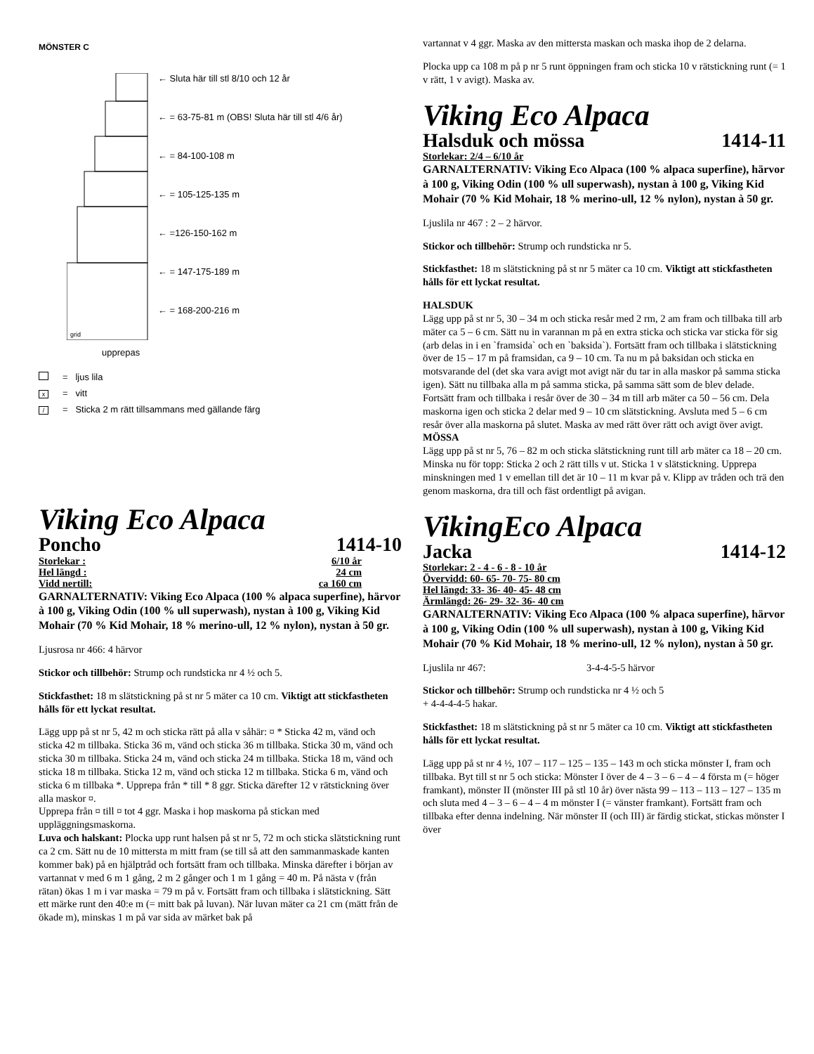MÖNSTER C
grid
← Sluta här till stl 8/10 och 12 år
← = 63-75-81 m (OBS! Sluta här till stl 4/6 år)
← = 84-100-108 m
← = 105-125-135 m
← =126-150-162 m
← = 147-175-189 m
← = 168-200-216 m
upprepas
= ljus lila
x = vitt
/ = Sticka 2 m rätt tillsammans med gällande färg
Viking Eco Alpaca
Poncho 1414-10
Storlekar : 6/10 år
Hel längd : 24 cm
Vidd nertill: ca 160 cm
GARNALTERNATIV: Viking Eco Alpaca (100 % alpaca superfine), härvor à 100 g, Viking Odin (100 % ull superwash), nystan à 100 g, Viking Kid Mohair (70 % Kid Mohair, 18 % merino-ull, 12 % nylon), nystan à 50 gr.
Ljusrosa nr 466: 4 härvor
Stickor och tillbehör: Strump och rundsticka nr 4 ½ och 5.
Stickfasthet: 18 m slätstickning på st nr 5 mäter ca 10 cm. Viktigt att stickfastheten hålls för ett lyckat resultat.
Lägg upp på st nr 5, 42 m och sticka rätt på alla v såhär: ¤ * Sticka 42 m, vänd och sticka 42 m tillbaka. Sticka 36 m, vänd och sticka 36 m tillbaka. Sticka 30 m, vänd och sticka 30 m tillbaka. Sticka 24 m, vänd och sticka 24 m tillbaka. Sticka 18 m, vänd och sticka 18 m tillbaka. Sticka 12 m, vänd och sticka 12 m tillbaka. Sticka 6 m, vänd och sticka 6 m tillbaka *. Upprepa från * till * 8 ggr. Sticka därefter 12 v rätstickning över alla maskor ¤.
Upprepa från ¤ till ¤ tot 4 ggr. Maska i hop maskorna på stickan med uppläggningsmaskorna.
Luva och halskant: Plocka upp runt halsen på st nr 5, 72 m och sticka slätstickning runt ca 2 cm. Sätt nu de 10 mittersta m mitt fram (se till så att den sammanmaskade kanten kommer bak) på en hjälptråd och fortsätt fram och tillbaka. Minska därefter i början av vartannat v med 6 m 1 gång, 2 m 2 gånger och 1 m 1 gång = 40 m. På nästa v (från rätan) ökas 1 m i var maska = 79 m på v. Fortsätt fram och tillbaka i slätstickning. Sätt ett märke runt den 40:e m (= mitt bak på luvan). När luvan mäter ca 21 cm (mätt från de ökade m), minskas 1 m på var sida av märket bak på
vartannat v 4 ggr. Maska av den mittersta maskan och maska ihop de 2 delarna.
Plocka upp ca 108 m på p nr 5 runt öppningen fram och sticka 10 v rätstickning runt (= 1 v rätt, 1 v avigt). Maska av.
Viking Eco Alpaca
Halsduk och mössa 1414-11
Storlekar: 2/4 – 6/10 år
GARNALTERNATIV: Viking Eco Alpaca (100 % alpaca superfine), härvor à 100 g, Viking Odin (100 % ull superwash), nystan à 100 g, Viking Kid Mohair (70 % Kid Mohair, 18 % merino-ull, 12 % nylon), nystan à 50 gr.
Ljuslila nr 467 : 2 – 2 härvor.
Stickor och tillbehör: Strump och rundsticka nr 5.
Stickfasthet: 18 m slätstickning på st nr 5 mäter ca 10 cm. Viktigt att stickfastheten hålls för ett lyckat resultat.
HALSDUK
Lägg upp på st nr 5, 30 – 34 m och sticka resår med 2 rm, 2 am fram och tillbaka till arb mäter ca 5 – 6 cm. Sätt nu in varannan m på en extra sticka och sticka var sticka för sig (arb delas in i en `framsida` och en `baksida`). Fortsätt fram och tillbaka i slätstickning över de 15 – 17 m på framsidan, ca 9 – 10 cm. Ta nu m på baksidan och sticka en motsvarande del (det ska vara avigt mot avigt när du tar in alla maskor på samma sticka igen). Sätt nu tillbaka alla m på samma sticka, på samma sätt som de blev delade. Fortsätt fram och tillbaka i resår över de 30 – 34 m till arb mäter ca 50 – 56 cm. Dela maskorna igen och sticka 2 delar med 9 – 10 cm slätstickning. Avsluta med 5 – 6 cm resår över alla maskorna på slutet. Maska av med rätt över rätt och avigt över avigt.
MÖSSA
Lägg upp på st nr 5, 76 – 82 m och sticka slätstickning runt till arb mäter ca 18 – 20 cm. Minska nu för topp: Sticka 2 och 2 rätt tills v ut. Sticka 1 v slätstickning. Upprepa minskningen med 1 v emellan till det är 10 – 11 m kvar på v. Klipp av tråden och trä den genom maskorna, dra till och fäst ordentligt på avigan.
VikingEco Alpaca
Jacka 1414-12
Storlekar: 2 - 4 - 6 - 8 - 10 år
Övervidd: 60- 65- 70- 75- 80 cm
Hel längd: 33- 36- 40- 45- 48 cm
Ärmlängd: 26- 29- 32- 36- 40 cm
GARNALTERNATIV: Viking Eco Alpaca (100 % alpaca superfine), härvor à 100 g, Viking Odin (100 % ull superwash), nystan à 100 g, Viking Kid Mohair (70 % Kid Mohair, 18 % merino-ull, 12 % nylon), nystan à 50 gr.
Ljuslila nr 467: 3-4-4-5-5 härvor
Stickor och tillbehör: Strump och rundsticka nr 4 ½ och 5
+ 4-4-4-4-5 hakar.
Stickfasthet: 18 m slätstickning på st nr 5 mäter ca 10 cm. Viktigt att stickfastheten hålls för ett lyckat resultat.
Lägg upp på st nr 4 ½, 107 – 117 – 125 – 135 – 143 m och sticka mönster I, fram och tillbaka. Byt till st nr 5 och sticka: Mönster I över de 4 – 3 – 6 – 4 – 4 första m (= höger framkant), mönster II (mönster III på stl 10 år) över nästa 99 – 113 – 113 – 127 – 135 m och sluta med 4 – 3 – 6 – 4 – 4 m mönster I (= vänster framkant). Fortsätt fram och tillbaka efter denna indelning. När mönster II (och III) är färdig stickat, stickas mönster I över